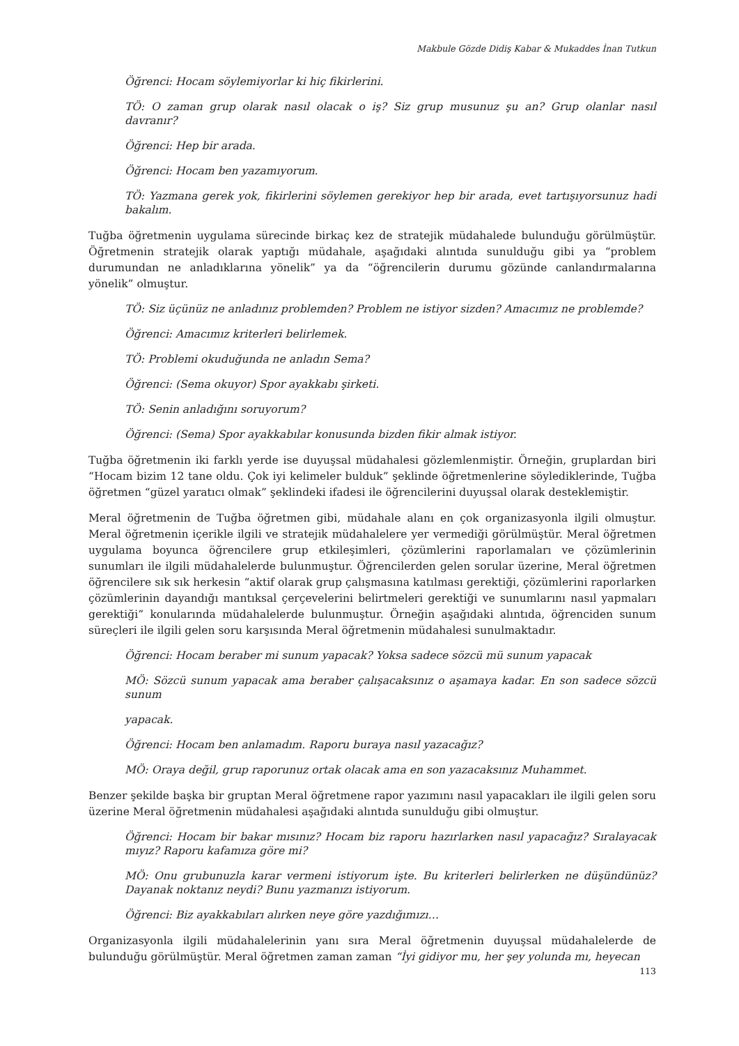Makbule Gözde Didiş Kabar & Mukaddes İnan Tutkun
Öğrenci: Hocam söylemiyorlar ki hiç fikirlerini.
TÖ: O zaman grup olarak nasıl olacak o iş? Siz grup musunuz şu an? Grup olanlar nasıl davranır?
Öğrenci: Hep bir arada.
Öğrenci: Hocam ben yazamıyorum.
TÖ: Yazmana gerek yok, fikirlerini söylemen gerekiyor hep bir arada, evet tartışıyorsunuz hadi bakalım.
Tuğba öğretmenin uygulama sürecinde birkaç kez de stratejik müdahalede bulunduğu görülmüştür. Öğretmenin stratejik olarak yaptığı müdahale, aşağıdaki alıntıda sunulduğu gibi ya “problem durumundan ne anladıklarına yönelik” ya da “öğrencilerin durumu gözünde canlandırmalarına yönelik” olmuştur.
TÖ: Siz üçünüz ne anladınız problemden? Problem ne istiyor sizden? Amacımız ne problemde?
Öğrenci: Amacımız kriterleri belirlemek.
TÖ: Problemi okuduğunda ne anladın Sema?
Öğrenci: (Sema okuyor) Spor ayakkabı şirketi.
TÖ: Senin anladığını soruyorum?
Öğrenci: (Sema) Spor ayakkabılar konusunda bizden fikir almak istiyor.
Tuğba öğretmenin iki farklı yerde ise duyuşsal müdahalesi gözlemlenmiştir. Örneğin, gruplardan biri “Hocam bizim 12 tane oldu. Çok iyi kelimeler bulduk” şeklinde öğretmenlerine söylediklerinde, Tuğba öğretmen “güzel yaratıcı olmak” şeklindeki ifadesi ile öğrencilerini duyuşsal olarak desteklemiştir.
Meral öğretmenin de Tuğba öğretmen gibi, müdahale alanı en çok organizasyonla ilgili olmuştur. Meral öğretmenin içerikle ilgili ve stratejik müdahalelere yer vermediği görülmüştür. Meral öğretmen uygulama boyunca öğrencilere grup etkileşimleri, çözümlerini raporlamaları ve çözümlerinin sunumları ile ilgili müdahalelerde bulunmuştur. Öğrencilerden gelen sorular üzerine, Meral öğretmen öğrencilere sık sık herkesin “aktif olarak grup çalışmasına katılması gerektiği, çözümlerini raporlarken çözümlerinin dayandığı mantıksal çerçevelerini belirtmeleri gerektiği ve sunumlarını nasıl yapmaları gerektiği” konularında müdahalelerde bulunmuştur. Örneğin aşağıdaki alıntıda, öğrenciden sunum süreçleri ile ilgili gelen soru karşısında Meral öğretmenin müdahalesi sunulmaktadır.
Öğrenci: Hocam beraber mi sunum yapacak? Yoksa sadece sözcü mü sunum yapacak
MÖ: Sözcü sunum yapacak ama beraber çalışacaksınız o aşamaya kadar. En son sadece sözcü sunum
yapacak.
Öğrenci: Hocam ben anlamadım. Raporu buraya nasıl yazacağız?
MÖ: Oraya değil, grup raporunuz ortak olacak ama en son yazacaksınız Muhammet.
Benzer şekilde başka bir gruptan Meral öğretmene rapor yazımını nasıl yapacakları ile ilgili gelen soru üzerine Meral öğretmenin müdahalesi aşağıdaki alıntıda sunulduğu gibi olmuştur.
Öğrenci: Hocam bir bakar mısınız? Hocam biz raporu hazırlarken nasıl yapacağız? Sıralayacak mıyız? Raporu kafamıza göre mi?
MÖ: Onu grubunuzla karar vermeni istiyorum işte. Bu kriterleri belirlerken ne düşündünüz? Dayanak noktanız neydi? Bunu yazmanızı istiyorum.
Öğrenci: Biz ayakkabıları alırken neye göre yazdığımızı…
Organizasyonla ilgili müdahalelerinin yanı sıra Meral öğretmenin duyuşsal müdahalelerde de bulunduğu görülmüştür. Meral öğretmen zaman zaman “İyi gidiyor mu, her şey yolunda mı, heyecan
113